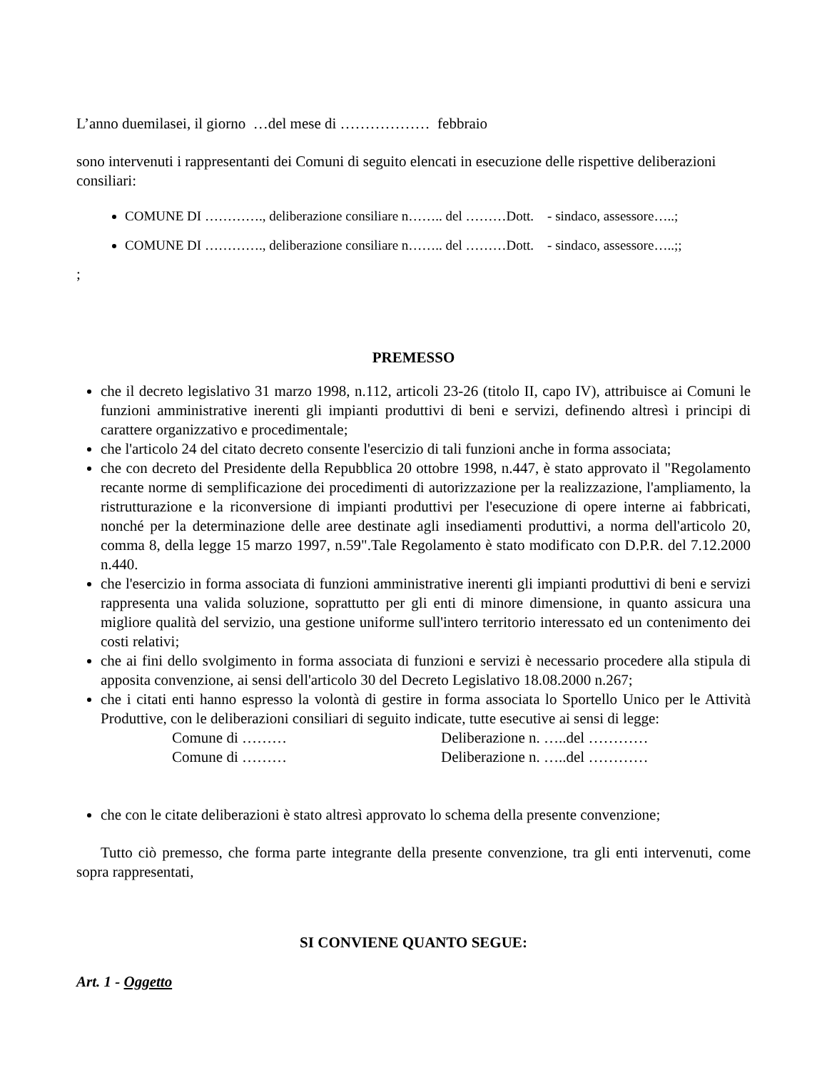L’anno duemilasei, il giorno …del mese di ……………… febbraio
sono intervenuti i rappresentanti dei Comuni di seguito elencati in esecuzione delle rispettive deliberazioni consiliari:
COMUNE DI …………., deliberazione consiliare n…….. del ………Dott. - sindaco, assessore…..;
COMUNE DI …………., deliberazione consiliare n…….. del ………Dott. - sindaco, assessore…..;;
;
PREMESSO
che il decreto legislativo 31 marzo 1998, n.112, articoli 23-26 (titolo II, capo IV), attribuisce ai Comuni le funzioni amministrative inerenti gli impianti produttivi di beni e servizi, definendo altresì i principi di carattere organizzativo e procedimentale;
che l'articolo 24 del citato decreto consente l'esercizio di tali funzioni anche in forma associata;
che con decreto del Presidente della Repubblica 20 ottobre 1998, n.447, è stato approvato il "Regolamento recante norme di semplificazione dei procedimenti di autorizzazione per la realizzazione, l'ampliamento, la ristrutturazione e la riconversione di impianti produttivi per l'esecuzione di opere interne ai fabbricati, nonché per la determinazione delle aree destinate agli insediamenti produttivi, a norma dell'articolo 20, comma 8, della legge 15 marzo 1997, n.59".Tale Regolamento è stato modificato con D.P.R. del 7.12.2000 n.440.
che l'esercizio in forma associata di funzioni amministrative inerenti gli impianti produttivi di beni e servizi rappresenta una valida soluzione, soprattutto per gli enti di minore dimensione, in quanto assicura una migliore qualità del servizio, una gestione uniforme sull'intero territorio interessato ed un contenimento dei costi relativi;
che ai fini dello svolgimento in forma associata di funzioni e servizi è necessario procedere alla stipula di apposita convenzione, ai sensi dell'articolo 30 del Decreto Legislativo 18.08.2000 n.267;
che i citati enti hanno espresso la volontà di gestire in forma associata lo Sportello Unico per le Attività Produttive, con le deliberazioni consiliari di seguito indicate, tutte esecutive ai sensi di legge:
Comune di ……… Deliberazione n. …..del …………
Comune di ……… Deliberazione n. …..del …………
che con le citate deliberazioni è stato altresì approvato lo schema della presente convenzione;
Tutto ciò premesso, che forma parte integrante della presente convenzione, tra gli enti intervenuti, come sopra rappresentati,
SI CONVIENE QUANTO SEGUE:
Art. 1 - Oggetto